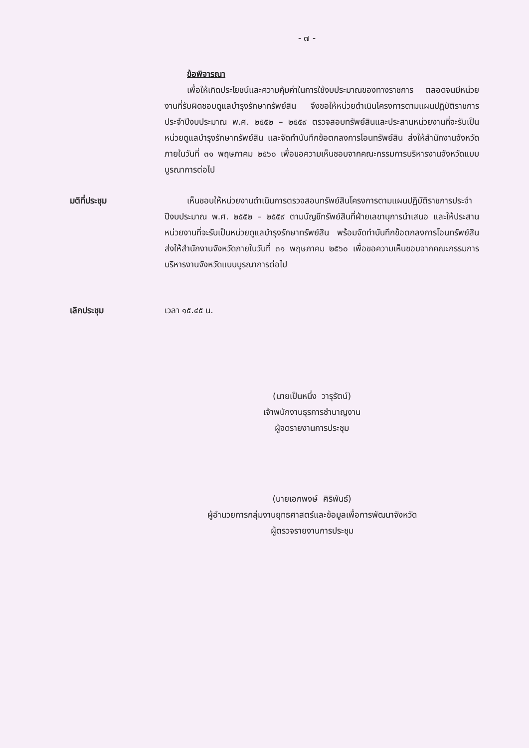- ๗ -
ข้อพิจารณา
เพื่อให้เกิดประโยชน์และความคุ้มค่าในการใช้งบประมาณของทางราชการ ตลอดจนมีหน่วยงานที่รับผิดชอบดูแลบำรุงรักษาทรัพย์สิน จึงขอให้หน่วยดำเนินโครงการตามแผนปฏิบัติราชการประจำปีงบประมาณ พ.ศ. ๒๕๕๒ – ๒๕๕๙ ตรวจสอบทรัพย์สินและประสานหน่วยงานที่จะรับเป็นหน่วยดูแลบำรุงรักษาทรัพย์สิน และจัดทำบันทึกข้อตกลงการโอนทรัพย์สิน ส่งให้สำนักงานจังหวัดภายในวันที่ ๓๑ พฤษภาคม ๒๕๖๐ เพื่อขอความเห็นชอบจากคณะกรรมการบริหารงานจังหวัดแบบบูรณาการต่อไป
มติที่ประชุม เห็นชอบให้หน่วยงานดำเนินการตรวจสอบทรัพย์สินโครงการตามแผนปฏิบัติราชการประจำปีงบประมาณ พ.ศ. ๒๕๕๒ – ๒๕๕๙ ตามบัญชีทรัพย์สินที่ฝ่ายเลขานุการนำเสนอ และให้ประสานหน่วยงานที่จะรับเป็นหน่วยดูแลบำรุงรักษาทรัพย์สิน พร้อมจัดทำบันทึกข้อตกลงการโอนทรัพย์สิน ส่งให้สำนักงานจังหวัดภายในวันที่ ๓๑ พฤษภาคม ๒๕๖๐ เพื่อขอความเห็นชอบจากคณะกรรมการบริหารงานจังหวัดแบบบูรณาการต่อไป
เลิกประชุม เวลา ๑๕.๔๕ น.
(นายเป็นหนึ่ง วารุรัตน์)
เจ้าพนักงานธุรการชำนาญงาน
ผู้จดรายงานการประชุม
(นายเอกพงษ์ ศิริพันธ์)
ผู้อำนวยการกลุ่มงานยุทธศาสตร์และข้อมูลเพื่อการพัฒนาจังหวัด
ผู้ตรวจรายงานการประชุม